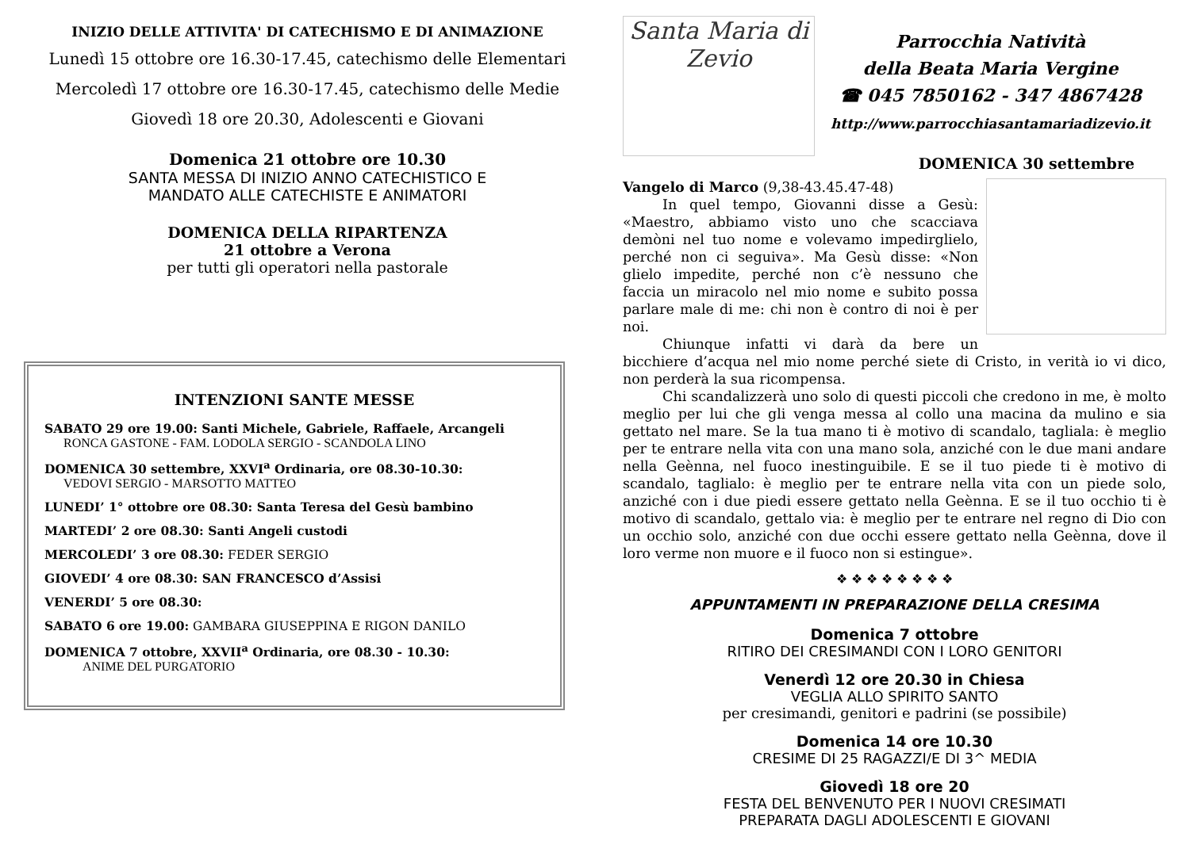INIZIO DELLE ATTIVITA' DI CATECHISMO E DI ANIMAZIONE
Lunedì 15 ottobre ore 16.30-17.45, catechismo delle Elementari
Mercoledì 17 ottobre ore 16.30-17.45, catechismo delle Medie
Giovedì 18 ore 20.30, Adolescenti e Giovani
Domenica 21 ottobre ore 10.30
SANTA MESSA DI INIZIO ANNO CATECHISTICO E
MANDATO ALLE CATECHISTE E ANIMATORI
DOMENICA DELLA RIPARTENZA
21 ottobre a Verona
per tutti gli operatori nella pastorale
INTENZIONI SANTE MESSE
SABATO 29 ore 19.00: Santi Michele, Gabriele, Raffaele, Arcangeli
RONCA GASTONE - FAM. LODOLA SERGIO - SCANDOLA LINO
DOMENICA 30 settembre, XXVI<sup>a</sup> Ordinaria, ore 08.30-10.30:
VEDOVI SERGIO - MARSOTTO MATTEO
LUNEDI’ 1° ottobre ore 08.30: Santa Teresa del Gesù bambino
MARTEDI’ 2 ore 08.30: Santi Angeli custodi
MERCOLEDI’ 3 ore 08.30: FEDER SERGIO
GIOVEDI’ 4 ore 08.30: SAN FRANCESCO d’Assisi
VENERDI’ 5 ore 08.30:
SABATO 6 ore 19.00: GAMBARA GIUSEPPINA E RIGON DANILO
DOMENICA 7 ottobre, XXVII<sup>a</sup> Ordinaria, ore 08.30 - 10.30:
ANIME DEL PURGATORIO
Santa Maria di Zevio
Parrocchia Natività
della Beata Maria Vergine
☎ 045 7850162 - 347 4867428
http://www.parrocchiasantamariadizevio.it
DOMENICA 30 settembre
Vangelo di Marco (9,38-43.45.47-48)
In quel tempo, Giovanni disse a Gesù: «Maestro, abbiamo visto uno che scacciava demòni nel tuo nome e volevamo impedirglielo, perché non ci seguiva». Ma Gesù disse: «Non glielo impedite, perché non c’è nessuno che faccia un miracolo nel mio nome e subito possa parlare male di me: chi non è contro di noi è per noi.
Chiunque infatti vi darà da bere un bicchiere d’acqua nel mio nome perché siete di Cristo, in verità io vi dico, non perderà la sua ricompensa.
Chi scandalizzerà uno solo di questi piccoli che credono in me, è molto meglio per lui che gli venga messa al collo una macina da mulino e sia gettato nel mare. Se la tua mano ti è motivo di scandalo, tagliala: è meglio per te entrare nella vita con una mano sola, anziché con le due mani andare nella Geènna, nel fuoco inestinguibile. E se il tuo piede ti è motivo di scandalo, taglialo: è meglio per te entrare nella vita con un piede solo, anziché con i due piedi essere gettato nella Geènna. E se il tuo occhio ti è motivo di scandalo, gettalo via: è meglio per te entrare nel regno di Dio con un occhio solo, anziché con due occhi essere gettato nella Geènna, dove il loro verme non muore e il fuoco non si estingue».
❖ ❖ ❖ ❖ ❖ ❖ ❖ ❖
APPUNTAMENTI IN PREPARAZIONE DELLA CRESIMA
Domenica 7 ottobre
RITIRO DEI CRESIMANDI CON I LORO GENITORI
Venerdì 12 ore 20.30 in Chiesa
VEGLIA ALLO SPIRITO SANTO
per cresimandi, genitori e padrini (se possibile)
Domenica 14 ore 10.30
CRESIME DI 25 RAGAZZI/E DI 3^ MEDIA
Giovedì 18 ore 20
FESTA DEL BENVENUTO PER I NUOVI CRESIMATI
PREPARATA DAGLI ADOLESCENTI E GIOVANI